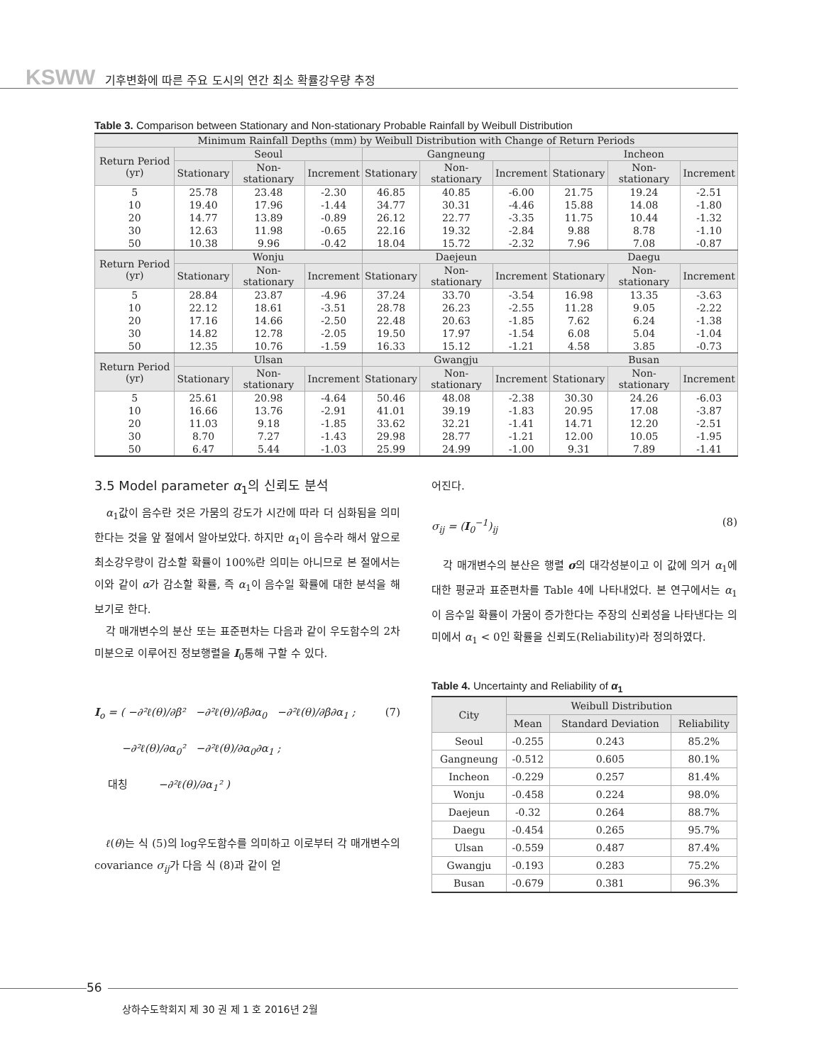KSWW 기후변화에 따른 주요 도시의 연간 최소 확률강우량 추정
Table 3. Comparison between Stationary and Non-stationary Probable Rainfall by Weibull Distribution
| Minimum Rainfall Depths (mm) by Weibull Distribution with Change of Return Periods | | | | | | | | | |
| --- | --- | --- | --- | --- | --- | --- | --- | --- | --- |
| Return Period (yr) | Seoul | | | Gangneung | | | Incheon | | |
| | Stationary | Non-stationary | Increment | Stationary | Non-stationary | Increment | Stationary | Non-stationary | Increment |
| 5 | 25.78 | 23.48 | -2.30 | 46.85 | 40.85 | -6.00 | 21.75 | 19.24 | -2.51 |
| 10 | 19.40 | 17.96 | -1.44 | 34.77 | 30.31 | -4.46 | 15.88 | 14.08 | -1.80 |
| 20 | 14.77 | 13.89 | -0.89 | 26.12 | 22.77 | -3.35 | 11.75 | 10.44 | -1.32 |
| 30 | 12.63 | 11.98 | -0.65 | 22.16 | 19.32 | -2.84 | 9.88 | 8.78 | -1.10 |
| 50 | 10.38 | 9.96 | -0.42 | 18.04 | 15.72 | -2.32 | 7.96 | 7.08 | -0.87 |
| Return Period (yr) | Wonju | | | Daejeun | | | Daegu | | |
| | Stationary | Non-stationary | Increment | Stationary | Non-stationary | Increment | Stationary | Non-stationary | Increment |
| 5 | 28.84 | 23.87 | -4.96 | 37.24 | 33.70 | -3.54 | 16.98 | 13.35 | -3.63 |
| 10 | 22.12 | 18.61 | -3.51 | 28.78 | 26.23 | -2.55 | 11.28 | 9.05 | -2.22 |
| 20 | 17.16 | 14.66 | -2.50 | 22.48 | 20.63 | -1.85 | 7.62 | 6.24 | -1.38 |
| 30 | 14.82 | 12.78 | -2.05 | 19.50 | 17.97 | -1.54 | 6.08 | 5.04 | -1.04 |
| 50 | 12.35 | 10.76 | -1.59 | 16.33 | 15.12 | -1.21 | 4.58 | 3.85 | -0.73 |
| Return Period (yr) | Ulsan | | | Gwangju | | | Busan | | |
| | Stationary | Non-stationary | Increment | Stationary | Non-stationary | Increment | Stationary | Non-stationary | Increment |
| 5 | 25.61 | 20.98 | -4.64 | 50.46 | 48.08 | -2.38 | 30.30 | 24.26 | -6.03 |
| 10 | 16.66 | 13.76 | -2.91 | 41.01 | 39.19 | -1.83 | 20.95 | 17.08 | -3.87 |
| 20 | 11.03 | 9.18 | -1.85 | 33.62 | 32.21 | -1.41 | 14.71 | 12.20 | -2.51 |
| 30 | 8.70 | 7.27 | -1.43 | 29.98 | 28.77 | -1.21 | 12.00 | 10.05 | -1.95 |
| 50 | 6.47 | 5.44 | -1.03 | 25.99 | 24.99 | -1.00 | 9.31 | 7.89 | -1.41 |
3.5 Model parameter α<sub>1</sub>의 신뢰도 분석
α<sub>1</sub>값이 음수란 것은 가뭄의 강도가 시간에 따라 더 심화됨을 의미한다는 것을 앞 절에서 알아보았다. 하지만 α<sub>1</sub>이 음수라 해서 앞으로 최소강우량이 감소할 확률이 100%란 의미는 아니므로 본 절에서는 이와 같이 α가 감소할 확률, 즉 α<sub>1</sub>이 음수일 확률에 대한 분석을 해 보기로 한다.
각 매개변수의 분산 또는 표준편차는 다음과 같이 우도함수의 2차 미분으로 이루어진 정보행렬을 I<sub>0</sub>통해 구할 수 있다.
I<sub>o</sub> = ( −∂²ℓ(θ)/∂β² −∂²ℓ(θ)/∂β∂α<sub>0</sub> −∂²ℓ(θ)/∂β∂α<sub>1</sub> ;
−∂²ℓ(θ)/∂α<sub>0</sub>² −∂²ℓ(θ)/∂α<sub>0</sub>∂α<sub>1</sub> ;
대칭 −∂²ℓ(θ)/∂α<sub>1</sub>² ) (7)
ℓ(θ)는 식 (5)의 log우도함수를 의미하고 이로부터 각 매개변수의 covariance σ<sub>ij</sub>가 다음 식 (8)과 같이 얻
어진다.
σ<sub>ij</sub> = (I<sub>0</sub><sup>−1</sup>)<sub>ij</sub> (8)
각 매개변수의 분산은 행렬 σ의 대각성분이고 이 값에 의거 α<sub>1</sub>에 대한 평균과 표준편차를 Table 4에 나타내었다. 본 연구에서는 α<sub>1</sub>이 음수일 확률이 가뭄이 증가한다는 주장의 신뢰성을 나타낸다는 의미에서 α<sub>1</sub> < 0인 확률을 신뢰도(Reliability)라 정의하였다.
Table 4. Uncertainty and Reliability of α<sub>1</sub>
| City | Weibull Distribution | | |
| --- | --- | --- | --- |
| | Mean | Standard Deviation | Reliability |
| Seoul | -0.255 | 0.243 | 85.2% |
| Gangneung | -0.512 | 0.605 | 80.1% |
| Incheon | -0.229 | 0.257 | 81.4% |
| Wonju | -0.458 | 0.224 | 98.0% |
| Daejeun | -0.32 | 0.264 | 88.7% |
| Daegu | -0.454 | 0.265 | 95.7% |
| Ulsan | -0.559 | 0.487 | 87.4% |
| Gwangju | -0.193 | 0.283 | 75.2% |
| Busan | -0.679 | 0.381 | 96.3% |
56
상하수도학회지 제 30 권 제 1 호 2016년 2월